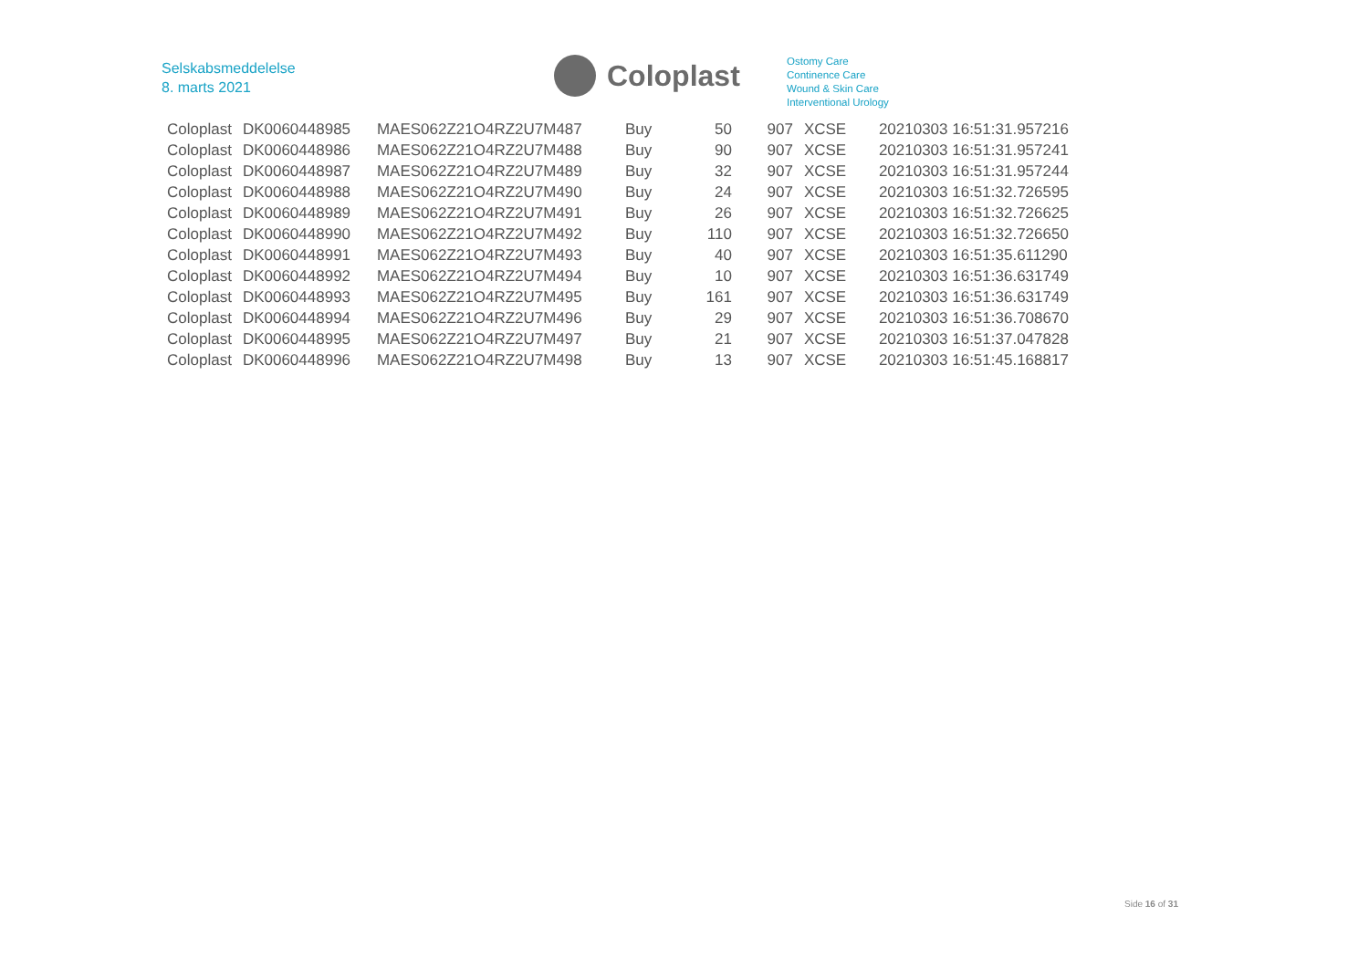Selskabsmeddelelse
8. marts 2021
Coloplast
Ostomy Care
Continence Care
Wound & Skin Care
Interventional Urology
| Coloplast | DK0060448985 | MAES062Z21O4RZ2U7M487 | Buy | 50 | 907 | XCSE | 20210303 16:51:31.957216 |
| Coloplast | DK0060448986 | MAES062Z21O4RZ2U7M488 | Buy | 90 | 907 | XCSE | 20210303 16:51:31.957241 |
| Coloplast | DK0060448987 | MAES062Z21O4RZ2U7M489 | Buy | 32 | 907 | XCSE | 20210303 16:51:31.957244 |
| Coloplast | DK0060448988 | MAES062Z21O4RZ2U7M490 | Buy | 24 | 907 | XCSE | 20210303 16:51:32.726595 |
| Coloplast | DK0060448989 | MAES062Z21O4RZ2U7M491 | Buy | 26 | 907 | XCSE | 20210303 16:51:32.726625 |
| Coloplast | DK0060448990 | MAES062Z21O4RZ2U7M492 | Buy | 110 | 907 | XCSE | 20210303 16:51:32.726650 |
| Coloplast | DK0060448991 | MAES062Z21O4RZ2U7M493 | Buy | 40 | 907 | XCSE | 20210303 16:51:35.611290 |
| Coloplast | DK0060448992 | MAES062Z21O4RZ2U7M494 | Buy | 10 | 907 | XCSE | 20210303 16:51:36.631749 |
| Coloplast | DK0060448993 | MAES062Z21O4RZ2U7M495 | Buy | 161 | 907 | XCSE | 20210303 16:51:36.631749 |
| Coloplast | DK0060448994 | MAES062Z21O4RZ2U7M496 | Buy | 29 | 907 | XCSE | 20210303 16:51:36.708670 |
| Coloplast | DK0060448995 | MAES062Z21O4RZ2U7M497 | Buy | 21 | 907 | XCSE | 20210303 16:51:37.047828 |
| Coloplast | DK0060448996 | MAES062Z21O4RZ2U7M498 | Buy | 13 | 907 | XCSE | 20210303 16:51:45.168817 |
Side 16 of 31